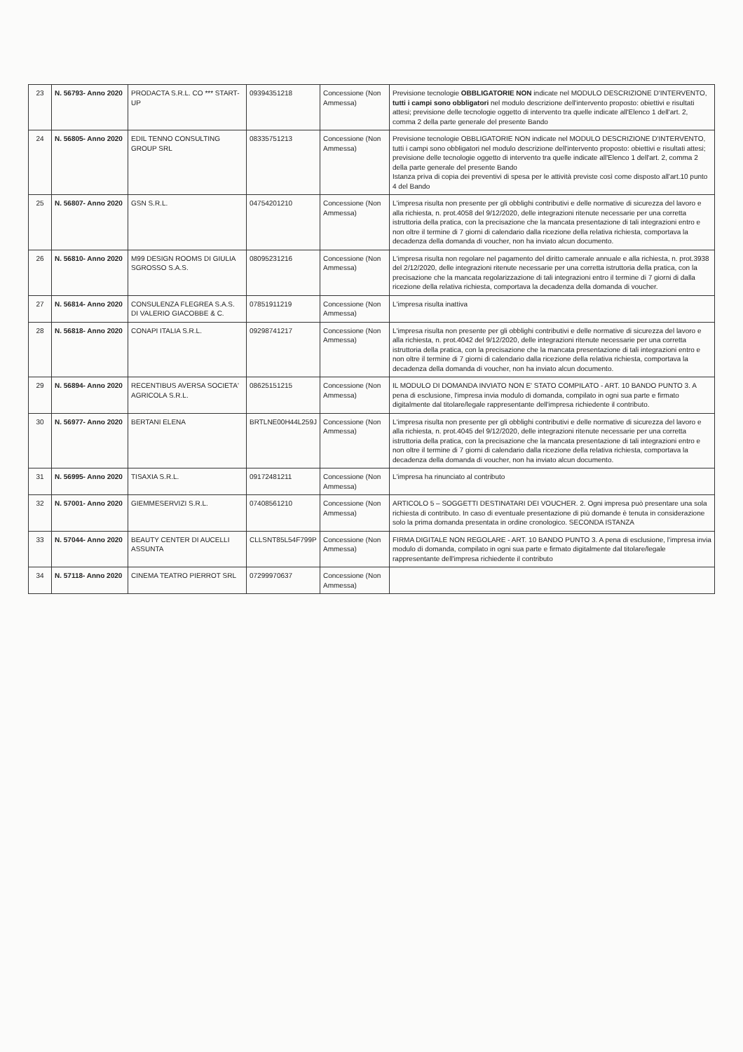| 23 | N. 56793- Anno 2020 | PRODACTA S.R.L. CO *** START-UP | 09394351218 | Concessione (Non Ammessa) | Previsione tecnologie OBBLIGATORIE NON indicate nel MODULO DESCRIZIONE D'INTERVENTO, tutti i campi sono obbligatori nel modulo descrizione dell'intervento proposto: obiettivi e risultati attesi; previsione delle tecnologie oggetto di intervento tra quelle indicate all'Elenco 1 dell'art. 2, comma 2 della parte generale del presente Bando |
| 24 | N. 56805- Anno 2020 | EDIL TENNO CONSULTING GROUP SRL | 08335751213 | Concessione (Non Ammessa) | Previsione tecnologie OBBLIGATORIE NON indicate nel MODULO DESCRIZIONE D'INTERVENTO, tutti i campi sono obbligatori nel modulo descrizione dell'intervento proposto: obiettivi e risultati attesi; previsione delle tecnologie oggetto di intervento tra quelle indicate all'Elenco 1 dell'art. 2, comma 2 della parte generale del presente Bando Istanza priva di copia dei preventivi di spesa per le attività previste così come disposto all'art.10 punto 4 del Bando |
| 25 | N. 56807- Anno 2020 | GSN S.R.L. | 04754201210 | Concessione (Non Ammessa) | L'impresa risulta non presente per gli obblighi contributivi e delle normative di sicurezza del lavoro e alla richiesta, n. prot.4058 del 9/12/2020, delle integrazioni ritenute necessarie per una corretta istruttoria della pratica, con la precisazione che la mancata presentazione di tali integrazioni entro e non oltre il termine di 7 giorni di calendario dalla ricezione della relativa richiesta, comportava la decadenza della domanda di voucher, non ha inviato alcun documento. |
| 26 | N. 56810- Anno 2020 | M99 DESIGN ROOMS DI GIULIA SGROSSO S.A.S. | 08095231216 | Concessione (Non Ammessa) | L'impresa risulta non regolare nel pagamento del diritto camerale annuale e alla richiesta, n. prot.3938 del 2/12/2020, delle integrazioni ritenute necessarie per una corretta istruttoria della pratica, con la precisazione che la mancata regolarizzazione di tali integrazioni entro il termine di 7 giorni di dalla ricezione della relativa richiesta, comportava la decadenza della domanda di voucher. |
| 27 | N. 56814- Anno 2020 | CONSULENZA FLEGREA S.A.S. DI VALERIO GIACOBBE & C. | 07851911219 | Concessione (Non Ammessa) | L'impresa risulta inattiva |
| 28 | N. 56818- Anno 2020 | CONAPI ITALIA S.R.L. | 09298741217 | Concessione (Non Ammessa) | L'impresa risulta non presente per gli obblighi contributivi e delle normative di sicurezza del lavoro e alla richiesta, n. prot.4042 del 9/12/2020, delle integrazioni ritenute necessarie per una corretta istruttoria della pratica, con la precisazione che la mancata presentazione di tali integrazioni entro e non oltre il termine di 7 giorni di calendario dalla ricezione della relativa richiesta, comportava la decadenza della domanda di voucher, non ha inviato alcun documento. |
| 29 | N. 56894- Anno 2020 | RECENTIBUS AVERSA SOCIETA' AGRICOLA S.R.L. | 08625151215 | Concessione (Non Ammessa) | IL MODULO DI DOMANDA INVIATO NON E' STATO COMPILATO - ART. 10 BANDO PUNTO 3. A pena di esclusione, l'impresa invia modulo di domanda, compilato in ogni sua parte e firmato digitalmente dal titolare/legale rappresentante dell'impresa richiedente il contributo. |
| 30 | N. 56977- Anno 2020 | BERTANI ELENA | BRTLNE00H44L259J | Concessione (Non Ammessa) | L'impresa risulta non presente per gli obblighi contributivi e delle normative di sicurezza del lavoro e alla richiesta, n. prot.4045 del 9/12/2020, delle integrazioni ritenute necessarie per una corretta istruttoria della pratica, con la precisazione che la mancata presentazione di tali integrazioni entro e non oltre il termine di 7 giorni di calendario dalla ricezione della relativa richiesta, comportava la decadenza della domanda di voucher, non ha inviato alcun documento. |
| 31 | N. 56995- Anno 2020 | TISAXIA S.R.L. | 09172481211 | Concessione (Non Ammessa) | L'impresa ha rinunciato al contributo |
| 32 | N. 57001- Anno 2020 | GIEMMESERVIZI S.R.L. | 07408561210 | Concessione (Non Ammessa) | ARTICOLO 5 – SOGGETTI DESTINATARI DEI VOUCHER. 2. Ogni impresa può presentare una sola richiesta di contributo. In caso di eventuale presentazione di più domande è tenuta in considerazione solo la prima domanda presentata in ordine cronologico. SECONDA ISTANZA |
| 33 | N. 57044- Anno 2020 | BEAUTY CENTER DI AUCELLI ASSUNTA | CLLSNT85L54F799P | Concessione (Non Ammessa) | FIRMA DIGITALE NON REGOLARE - ART. 10 BANDO PUNTO 3. A pena di esclusione, l'impresa invia modulo di domanda, compilato in ogni sua parte e firmato digitalmente dal titolare/legale rappresentante dell'impresa richiedente il contributo |
| 34 | N. 57118- Anno 2020 | CINEMA TEATRO PIERROT SRL | 07299970637 | Concessione (Non Ammessa) | |